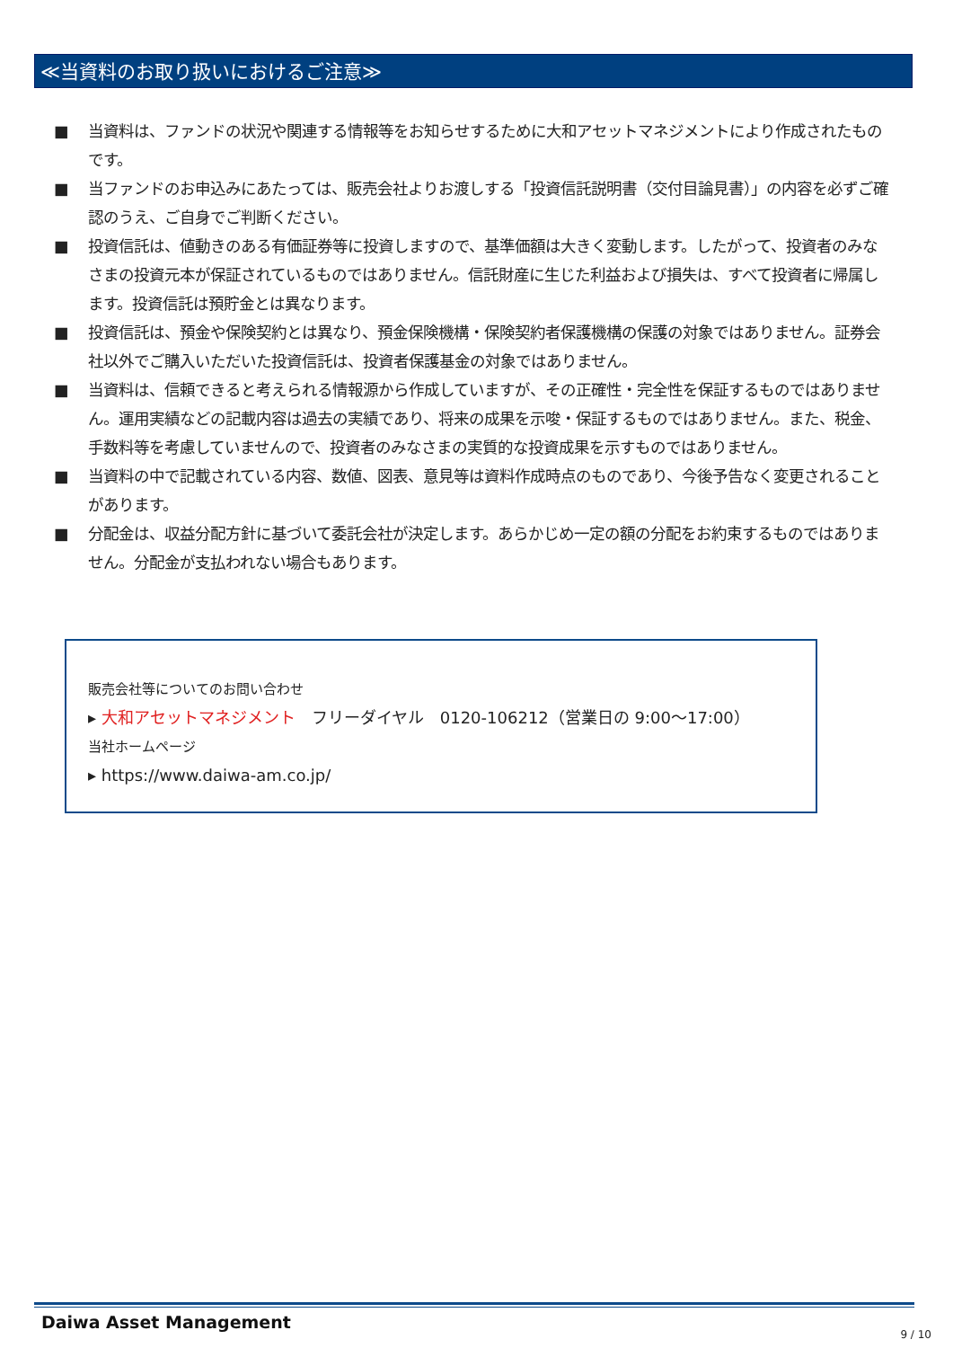≪当資料のお取り扱いにおけるご注意≫
■ 当資料は、ファンドの状況や関連する情報等をお知らせするために大和アセットマネジメントにより作成されたものです。
■ 当ファンドのお申込みにあたっては、販売会社よりお渡しする「投資信託説明書（交付目論見書）」の内容を必ずご確認のうえ、ご自身でご判断ください。
■ 投資信託は、値動きのある有価証券等に投資しますので、基準価額は大きく変動します。したがって、投資者のみなさまの投資元本が保証されているものではありません。信託財産に生じた利益および損失は、すべて投資者に帰属します。投資信託は預貯金とは異なります。
■ 投資信託は、預金や保険契約とは異なり、預金保険機構・保険契約者保護機構の保護の対象ではありません。証券会社以外でご購入いただいた投資信託は、投資者保護基金の対象ではありません。
■ 当資料は、信頼できると考えられる情報源から作成していますが、その正確性・完全性を保証するものではありません。運用実績などの記載内容は過去の実績であり、将来の成果を示唆・保証するものではありません。また、税金、手数料等を考慮していませんので、投資者のみなさまの実質的な投資成果を示すものではありません。
■ 当資料の中で記載されている内容、数値、図表、意見等は資料作成時点のものであり、今後予告なく変更されることがあります。
■ 分配金は、収益分配方針に基づいて委託会社が決定します。あらかじめ一定の額の分配をお約束するものではありません。分配金が支払われない場合もあります。
販売会社等についてのお問い合わせ
▸ 大和アセットマネジメント　フリーダイヤル　0120-106212（営業日の 9:00～17:00）
当社ホームページ
▸ https://www.daiwa-am.co.jp/
Daiwa Asset Management
9 / 10